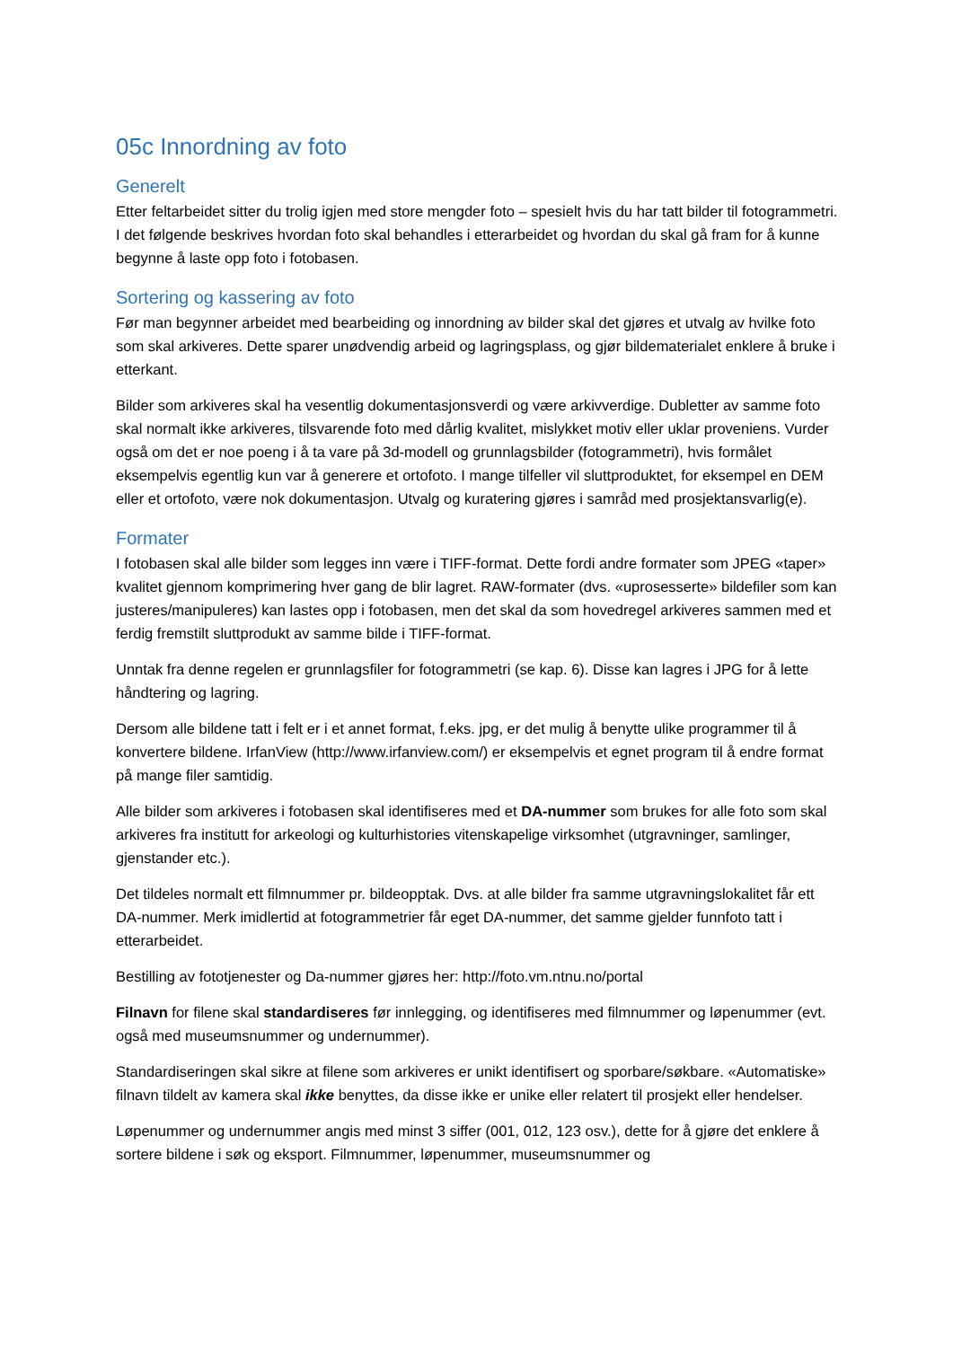05c Innordning av foto
Generelt
Etter feltarbeidet sitter du trolig igjen med store mengder foto – spesielt hvis du har tatt bilder til fotogrammetri. I det følgende beskrives hvordan foto skal behandles i etterarbeidet og hvordan du skal gå fram for å kunne begynne å laste opp foto i fotobasen.
Sortering og kassering av foto
Før man begynner arbeidet med bearbeiding og innordning av bilder skal det gjøres et utvalg av hvilke foto som skal arkiveres. Dette sparer unødvendig arbeid og lagringsplass, og gjør bildematerialet enklere å bruke i etterkant.
Bilder som arkiveres skal ha vesentlig dokumentasjonsverdi og være arkivverdige. Dubletter av samme foto skal normalt ikke arkiveres, tilsvarende foto med dårlig kvalitet, mislykket motiv eller uklar proveniens. Vurder også om det er noe poeng i å ta vare på 3d-modell og grunnlagsbilder (fotogrammetri), hvis formålet eksempelvis egentlig kun var å generere et ortofoto. I mange tilfeller vil sluttproduktet, for eksempel en DEM eller et ortofoto, være nok dokumentasjon. Utvalg og kuratering gjøres i samråd med prosjektansvarlig(e).
Formater
I fotobasen skal alle bilder som legges inn være i TIFF-format. Dette fordi andre formater som JPEG «taper» kvalitet gjennom komprimering hver gang de blir lagret. RAW-formater (dvs. «uprosesserte» bildefiler som kan justeres/manipuleres) kan lastes opp i fotobasen, men det skal da som hovedregel arkiveres sammen med et ferdig fremstilt sluttprodukt av samme bilde i TIFF-format.
Unntak fra denne regelen er grunnlagsfiler for fotogrammetri (se kap. 6). Disse kan lagres i JPG for å lette håndtering og lagring.
Dersom alle bildene tatt i felt er i et annet format, f.eks. jpg, er det mulig å benytte ulike programmer til å konvertere bildene. IrfanView (http://www.irfanview.com/) er eksempelvis et egnet program til å endre format på mange filer samtidig.
Alle bilder som arkiveres i fotobasen skal identifiseres med et DA-nummer som brukes for alle foto som skal arkiveres fra institutt for arkeologi og kulturhistories vitenskapelige virksomhet (utgravninger, samlinger, gjenstander etc.).
Det tildeles normalt ett filmnummer pr. bildeopptak. Dvs. at alle bilder fra samme utgravningslokalitet får ett DA-nummer. Merk imidlertid at fotogrammetrier får eget DA-nummer, det samme gjelder funnfoto tatt i etterarbeidet.
Bestilling av fototjenester og Da-nummer gjøres her: http://foto.vm.ntnu.no/portal
Filnavn for filene skal standardiseres før innlegging, og identifiseres med filmnummer og løpenummer (evt. også med museumsnummer og undernummer).
Standardiseringen skal sikre at filene som arkiveres er unikt identifisert og sporbare/søkbare. «Automatiske» filnavn tildelt av kamera skal ikke benyttes, da disse ikke er unike eller relatert til prosjekt eller hendelser.
Løpenummer og undernummer angis med minst 3 siffer (001, 012, 123 osv.), dette for å gjøre det enklere å sortere bildene i søk og eksport. Filmnummer, løpenummer, museumsnummer og